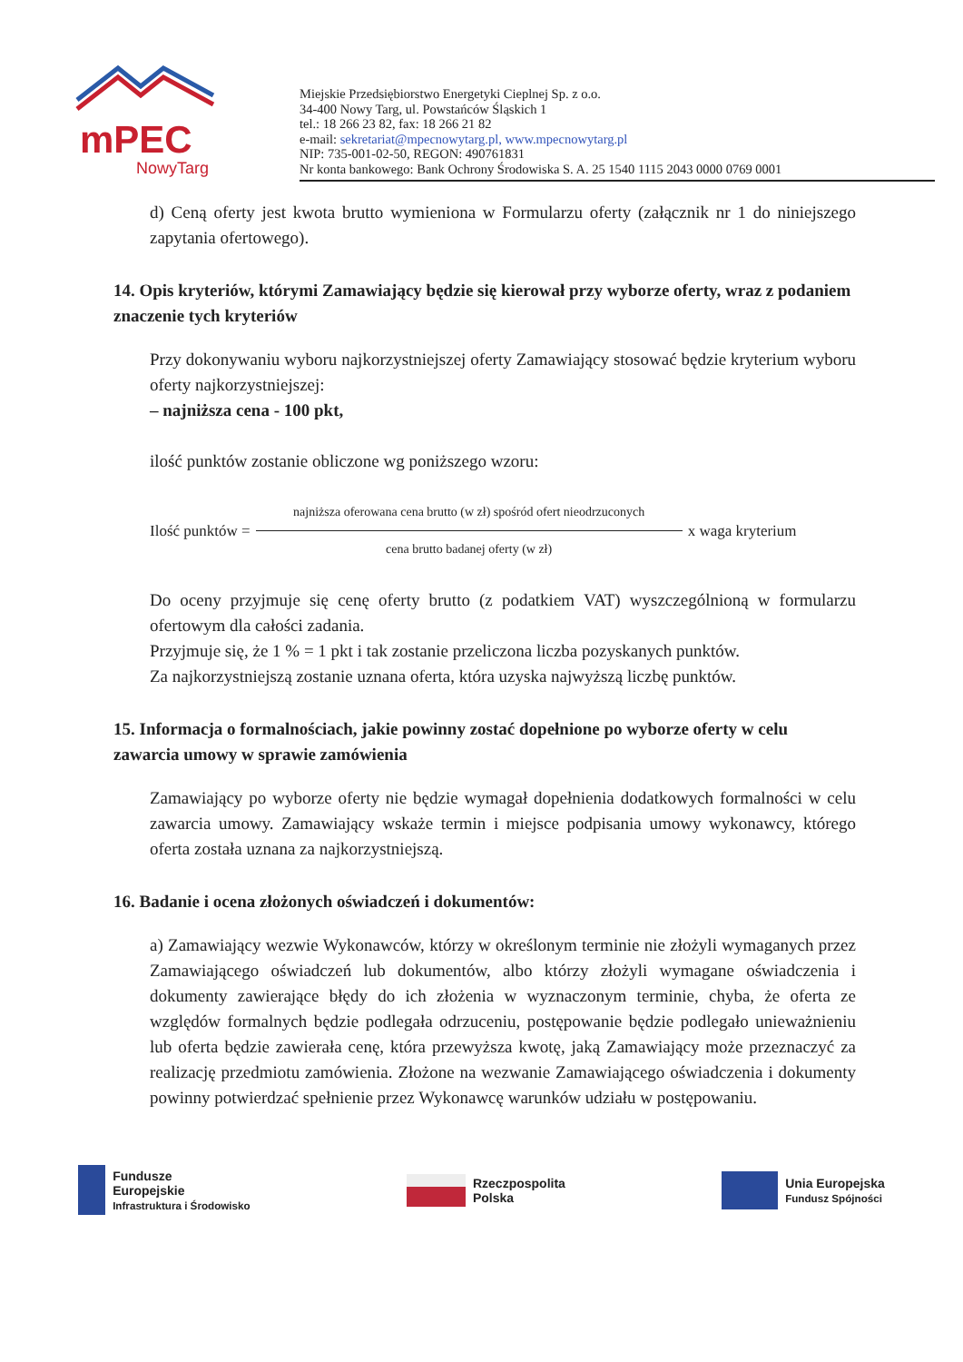mPEC
NowyTarg
Miejskie Przedsiębiorstwo Energetyki Cieplnej Sp. z o.o.
34-400 Nowy Targ, ul. Powstańców Śląskich 1
tel.: 18 266 23 82, fax: 18 266 21 82
e-mail: sekretariat@mpecnowytarg.pl, www.mpecnowytarg.pl
NIP: 735-001-02-50, REGON: 490761831
Nr konta bankowego: Bank Ochrony Środowiska S. A. 25 1540 1115 2043 0000 0769 0001
d) Ceną oferty jest kwota brutto wymieniona w Formularzu oferty (załącznik nr 1 do niniejszego zapytania ofertowego).
14. Opis kryteriów, którymi Zamawiający będzie się kierował przy wyborze oferty, wraz z podaniem znaczenie tych kryteriów
Przy dokonywaniu wyboru najkorzystniejszej oferty Zamawiający stosować będzie kryterium wyboru oferty najkorzystniejszej:
– najniższa cena - 100 pkt,
ilość punktów zostanie obliczone wg poniższego wzoru:
Ilość punktów =
najniższa oferowana cena brutto (w zł) spośród ofert nieodrzuconych
cena brutto badanej oferty (w zł)
x waga kryterium
Do oceny przyjmuje się cenę oferty brutto (z podatkiem VAT) wyszczególnioną w formularzu ofertowym dla całości zadania.
Przyjmuje się, że 1 % = 1 pkt i tak zostanie przeliczona liczba pozyskanych punktów.
Za najkorzystniejszą zostanie uznana oferta, która uzyska najwyższą liczbę punktów.
15. Informacja o formalnościach, jakie powinny zostać dopełnione po wyborze oferty w celu zawarcia umowy w sprawie zamówienia
Zamawiający po wyborze oferty nie będzie wymagał dopełnienia dodatkowych formalności w celu zawarcia umowy. Zamawiający wskaże termin i miejsce podpisania umowy wykonawcy, którego oferta została uznana za najkorzystniejszą.
16. Badanie i ocena złożonych oświadczeń i dokumentów:
a) Zamawiający wezwie Wykonawców, którzy w określonym terminie nie złożyli wymaganych przez Zamawiającego oświadczeń lub dokumentów, albo którzy złożyli wymagane oświadczenia i dokumenty zawierające błędy do ich złożenia w wyznaczonym terminie, chyba, że oferta ze względów formalnych będzie podlegała odrzuceniu, postępowanie będzie podlegało unieważnieniu lub oferta będzie zawierała cenę, która przewyższa kwotę, jaką Zamawiający może przeznaczyć za realizację przedmiotu zamówienia. Złożone na wezwanie Zamawiającego oświadczenia i dokumenty powinny potwierdzać spełnienie przez Wykonawcę warunków udziału w postępowaniu.
Fundusze
Europejskie
Infrastruktura i Środowisko
Rzeczpospolita
Polska
Unia Europejska
Fundusz Spójności